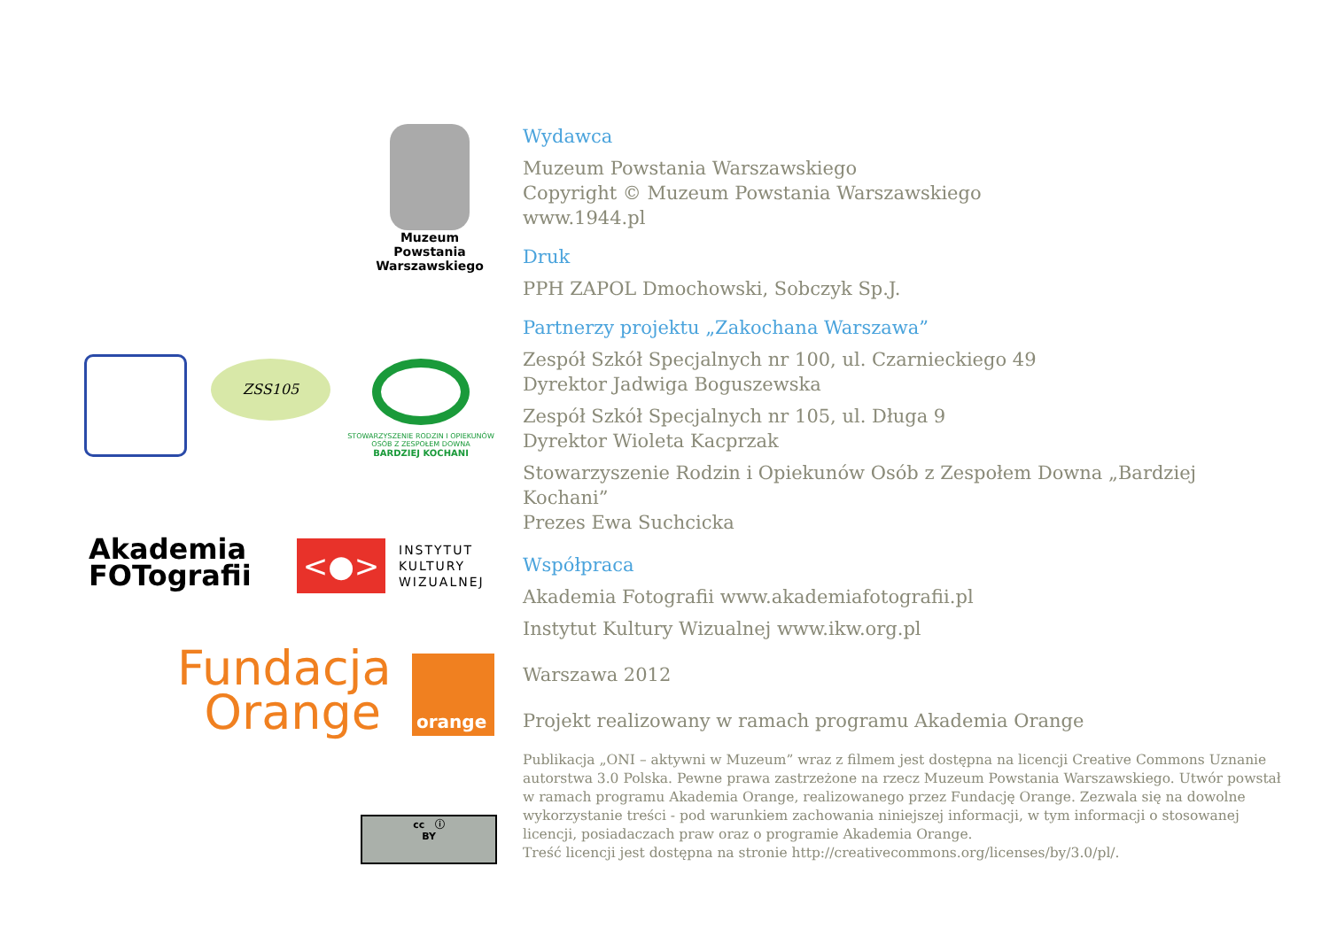Muzeum Powstania
Warszawskiego
ZSS105
STOWARZYSZENIE RODZIN I OPIEKUNÓW OSÓB Z ZESPOŁEM DOWNA
BARDZIEJ KOCHANI
Akademia
FOTografii
<●>
INSTYTUT
KULTURY
WIZUALNEJ
Fundacja
Orange
orange
cc ⓘ
BY
Wydawca
Muzeum Powstania Warszawskiego
Copyright © Muzeum Powstania Warszawskiego
www.1944.pl
Druk
PPH ZAPOL Dmochowski, Sobczyk Sp.J.
Partnerzy projektu „Zakochana Warszawa”
Zespół Szkół Specjalnych nr 100, ul. Czarnieckiego 49
Dyrektor Jadwiga Boguszewska
Zespół Szkół Specjalnych nr 105, ul. Długa 9
Dyrektor Wioleta Kacprzak
Stowarzyszenie Rodzin i Opiekunów Osób z Zespołem Downa „Bardziej Kochani”
Prezes Ewa Suchcicka
Współpraca
Akademia Fotografii www.akademiafotografii.pl
Instytut Kultury Wizualnej www.ikw.org.pl
Warszawa 2012
Projekt realizowany w ramach programu Akademia Orange
Publikacja „ONI – aktywni w Muzeum” wraz z filmem jest dostępna na licencji Creative Commons Uznanie autorstwa 3.0 Polska. Pewne prawa zastrzeżone na rzecz Muzeum Powstania Warszawskiego. Utwór powstał w ramach programu Akademia Orange, realizowanego przez Fundację Orange. Zezwala się na dowolne wykorzystanie treści - pod warunkiem zachowania niniejszej informacji, w tym informacji o stosowanej licencji, posiadaczach praw oraz o programie Akademia Orange.
Treść licencji jest dostępna na stronie http://creativecommons.org/licenses/by/3.0/pl/.